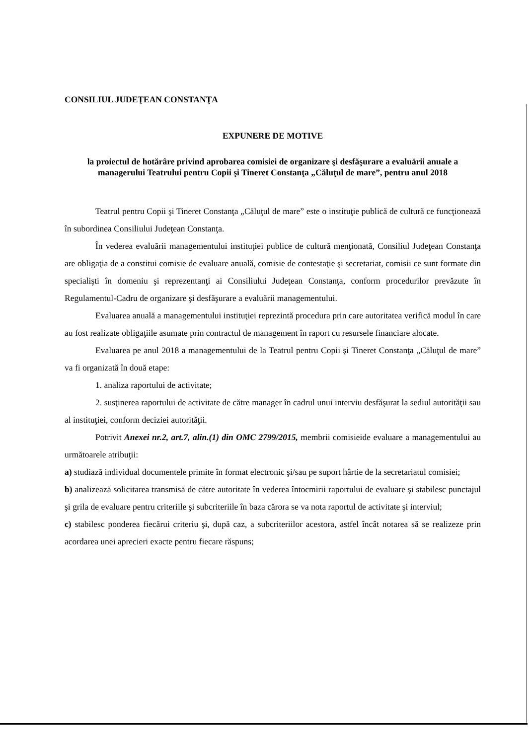CONSILIUL JUDEŢEAN CONSTANŢA
EXPUNERE DE MOTIVE
la proiectul de hotărâre privind aprobarea comisiei de organizare şi desfăşurare a evaluării anuale a managerului Teatrului pentru Copii şi Tineret Constanţa „Căluţul de mare”, pentru anul 2018
Teatrul pentru Copii şi Tineret Constanţa „Căluţul de mare” este o instituţie publică de cultură ce funcţionează în subordinea Consiliului Judeţean Constanţa.
În vederea evaluării managementului instituţiei publice de cultură menţionată, Consiliul Judeţean Constanţa are obligaţia de a constitui comisie de evaluare anuală, comisie de contestaţie şi secretariat, comisii ce sunt formate din specialişti în domeniu şi reprezentanţi ai Consiliului Judeţean Constanţa, conform procedurilor prevăzute în Regulamentul-Cadru de organizare şi desfăşurare a evaluării managementului.
Evaluarea anuală a managementului instituţiei reprezintă procedura prin care autoritatea verifică modul în care au fost realizate obligaţiile asumate prin contractul de management în raport cu resursele financiare alocate.
Evaluarea pe anul 2018 a managementului de la Teatrul pentru Copii şi Tineret Constanţa „Căluţul de mare” va fi organizată în două etape:
1. analiza raportului de activitate;
2. susţinerea raportului de activitate de către manager în cadrul unui interviu desfăşurat la sediul autorităţii sau al instituţiei, conform deciziei autorităţii.
Potrivit Anexei nr.2, art.7, alin.(1) din OMC 2799/2015, membrii comisieide evaluare a managementului au următoarele atribuţii:
a) studiază individual documentele primite în format electronic şi/sau pe suport hârtie de la secretariatul comisiei;
b) analizează solicitarea transmisă de către autoritate în vederea întocmirii raportului de evaluare şi stabilesc punctajul şi grila de evaluare pentru criteriile şi subcriteriile în baza cărora se va nota raportul de activitate şi interviul;
c) stabilesc ponderea fiecărui criteriu şi, după caz, a subcriteriilor acestora, astfel încât notarea să se realizeze prin acordarea unei aprecieri exacte pentru fiecare răspuns;